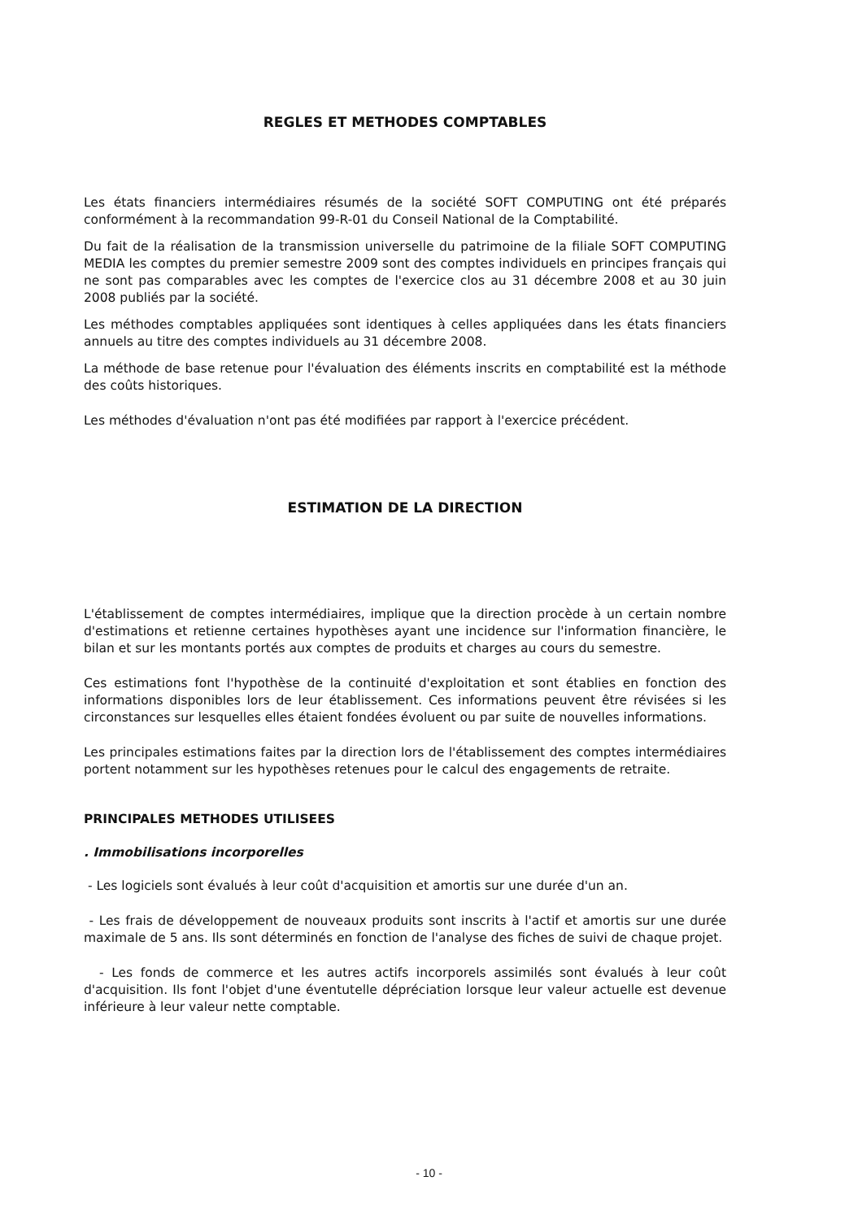REGLES ET METHODES COMPTABLES
Les états financiers intermédiaires résumés de la société SOFT COMPUTING ont été préparés conformément à la recommandation 99-R-01 du Conseil National de la Comptabilité.
Du fait de la réalisation de la transmission universelle du patrimoine de la filiale SOFT COMPUTING MEDIA les comptes du premier semestre 2009 sont des comptes individuels en principes français qui ne sont pas comparables avec les comptes de l'exercice clos au 31 décembre 2008 et au 30 juin 2008 publiés par la société.
Les méthodes comptables appliquées sont identiques à celles appliquées dans les états financiers annuels au titre des comptes individuels au 31 décembre 2008.
La méthode de base retenue pour l'évaluation des éléments inscrits en comptabilité est la méthode des coûts historiques.
Les méthodes d'évaluation n'ont pas été modifiées par rapport à l'exercice précédent.
ESTIMATION DE LA DIRECTION
L'établissement de comptes intermédiaires, implique que la direction procède à un certain nombre d'estimations et retienne certaines hypothèses ayant une incidence sur l'information financière, le bilan et sur les montants portés aux comptes de produits et charges au cours du semestre.
Ces estimations font l'hypothèse de la continuité d'exploitation et sont établies en fonction des informations disponibles lors de leur établissement. Ces informations peuvent être révisées si les circonstances sur lesquelles elles étaient fondées évoluent ou par suite de nouvelles informations.
Les principales estimations faites par la direction lors de l'établissement des comptes intermédiaires portent notamment sur les hypothèses retenues pour le calcul des engagements de retraite.
PRINCIPALES METHODES UTILISEES
. Immobilisations incorporelles
- Les logiciels sont évalués à leur coût d'acquisition et amortis sur une durée d'un an.
- Les frais de développement de nouveaux produits sont inscrits à l'actif et amortis sur une durée maximale de 5 ans. Ils sont déterminés en fonction de l'analyse des fiches de suivi de chaque projet.
- Les fonds de commerce et les autres actifs incorporels assimilés sont évalués à leur coût d'acquisition. Ils font l'objet d'une éventutelle dépréciation lorsque leur valeur actuelle est devenue inférieure à leur valeur nette comptable.
- 10 -